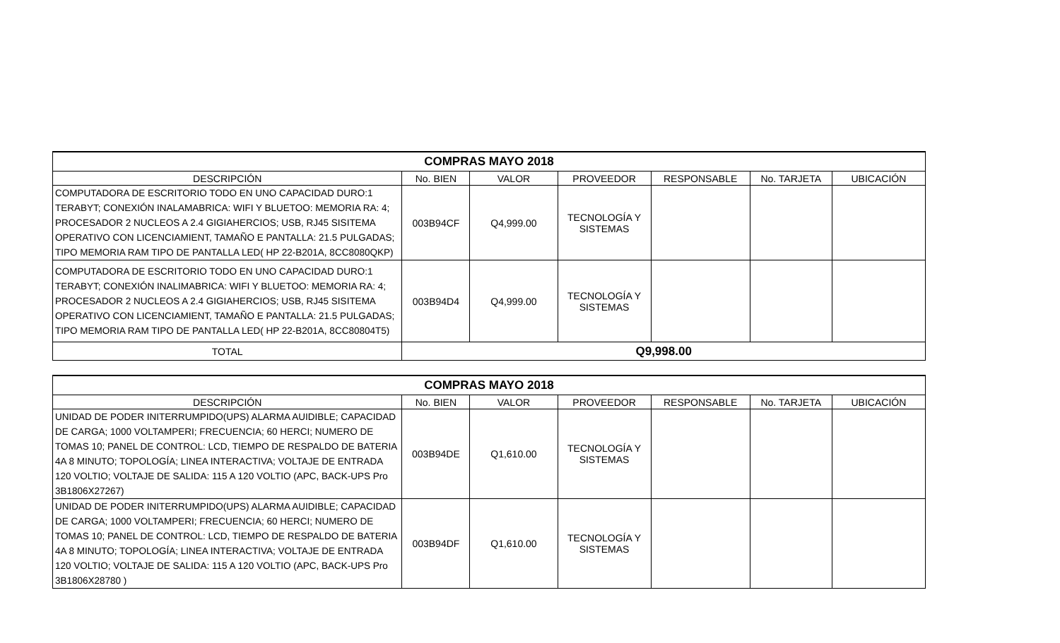| COMPRAS MAYO 2018 | | | | | | |
| --- | --- | --- | --- | --- | --- | --- |
| DESCRIPCIÓN | No. BIEN | VALOR | PROVEEDOR | RESPONSABLE | No. TARJETA | UBICACIÓN |
| COMPUTADORA DE ESCRITORIO TODO EN UNO CAPACIDAD DURO:1 TERABYT; CONEXIÓN INALAMABRICA: WIFI Y BLUETOO: MEMORIA RA: 4; PROCESADOR 2 NUCLEOS A 2.4 GIGIAHERCIOS; USB, RJ45 SISITEMA OPERATIVO CON LICENCIAMIENT, TAMAÑO E PANTALLA: 21.5 PULGADAS; TIPO MEMORIA RAM TIPO DE PANTALLA LED( HP 22-B201A, 8CC8080QKP) | 003B94CF | Q4,999.00 | TECNOLOGÍA Y SISTEMAS | | | |
| COMPUTADORA DE ESCRITORIO TODO EN UNO CAPACIDAD DURO:1 TERABYT; CONEXIÓN INALIMABRICA: WIFI Y BLUETOO: MEMORIA RA: 4; PROCESADOR 2 NUCLEOS A 2.4 GIGIAHERCIOS; USB, RJ45 SISITEMA OPERATIVO CON LICENCIAMIENT, TAMAÑO E PANTALLA: 21.5 PULGADAS; TIPO MEMORIA RAM TIPO DE PANTALLA LED( HP 22-B201A, 8CC80804T5) | 003B94D4 | Q4,999.00 | TECNOLOGÍA Y SISTEMAS | | | |
| TOTAL | Q9,998.00 | | | | | |
| COMPRAS MAYO 2018 | | | | | | |
| --- | --- | --- | --- | --- | --- | --- |
| DESCRIPCIÓN | No. BIEN | VALOR | PROVEEDOR | RESPONSABLE | No. TARJETA | UBICACIÓN |
| UNIDAD DE PODER INITERRUMPIDO(UPS) ALARMA AUIDIBLE; CAPACIDAD DE CARGA; 1000 VOLTAMPERI; FRECUENCIA; 60 HERCI; NUMERO DE TOMAS 10; PANEL DE CONTROL: LCD, TIEMPO DE RESPALDO DE BATERIA 4A 8 MINUTO; TOPOLOGÍA; LINEA INTERACTIVA; VOLTAJE DE ENTRADA 120 VOLTIO; VOLTAJE DE SALIDA: 115 A 120 VOLTIO (APC, BACK-UPS Pro 3B1806X27267) | 003B94DE | Q1,610.00 | TECNOLOGÍA Y SISTEMAS | | | |
| UNIDAD DE PODER INITERRUMPIDO(UPS) ALARMA AUIDIBLE; CAPACIDAD DE CARGA; 1000 VOLTAMPERI; FRECUENCIA; 60 HERCI; NUMERO DE TOMAS 10; PANEL DE CONTROL: LCD, TIEMPO DE RESPALDO DE BATERIA 4A 8 MINUTO; TOPOLOGÍA; LINEA INTERACTIVA; VOLTAJE DE ENTRADA 120 VOLTIO; VOLTAJE DE SALIDA: 115 A 120 VOLTIO (APC, BACK-UPS Pro 3B1806X28780 ) | 003B94DF | Q1,610.00 | TECNOLOGÍA Y SISTEMAS | | | |